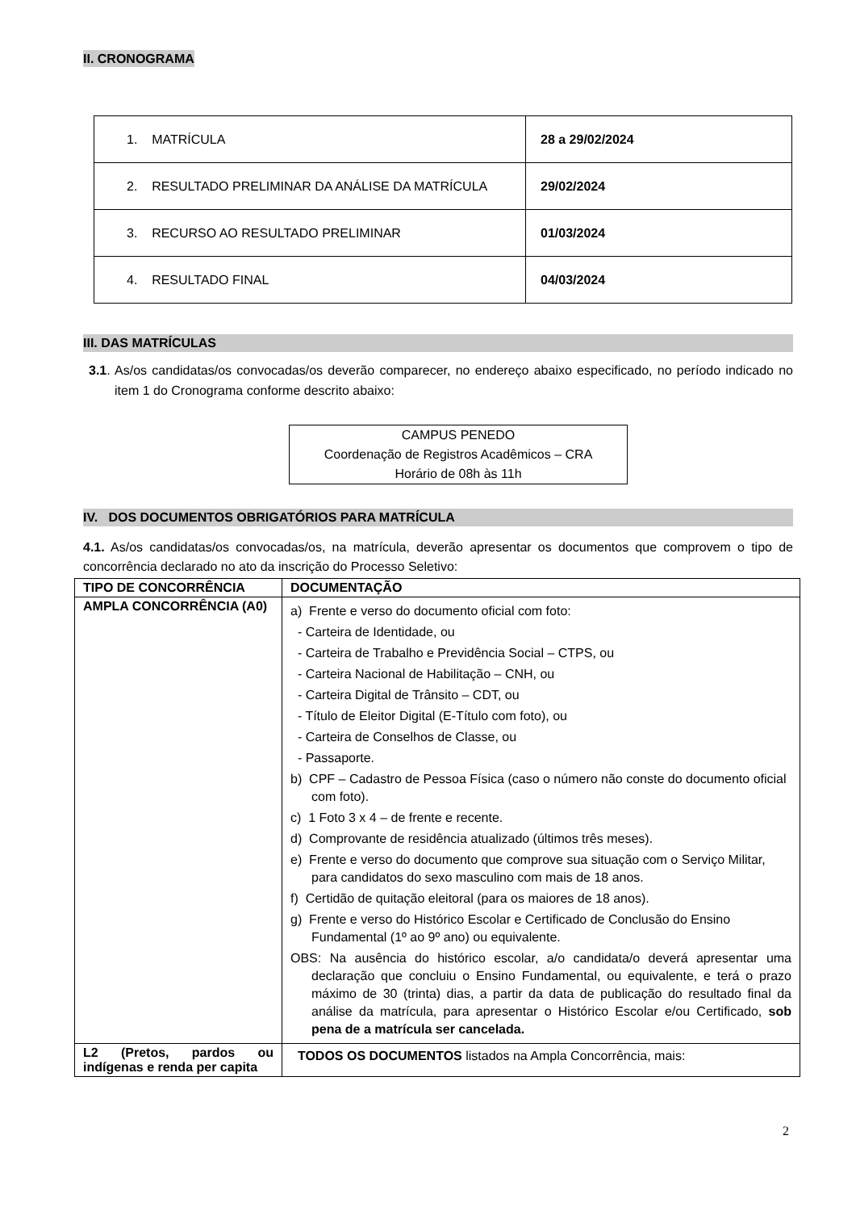II. CRONOGRAMA
| 1. MATRÍCULA | 28 a 29/02/2024 |
| 2. RESULTADO PRELIMINAR DA ANÁLISE DA MATRÍCULA | 29/02/2024 |
| 3. RECURSO AO RESULTADO PRELIMINAR | 01/03/2024 |
| 4. RESULTADO FINAL | 04/03/2024 |
III. DAS MATRÍCULAS
3.1. As/os candidatas/os convocadas/os deverão comparecer, no endereço abaixo especificado, no período indicado no item 1 do Cronograma conforme descrito abaixo:
CAMPUS PENEDO
Coordenação de Registros Acadêmicos – CRA
Horário de 08h às 11h
IV. DOS DOCUMENTOS OBRIGATÓRIOS PARA MATRÍCULA
4.1. As/os candidatas/os convocadas/os, na matrícula, deverão apresentar os documentos que comprovem o tipo de concorrência declarado no ato da inscrição do Processo Seletivo:
| TIPO DE CONCORRÊNCIA | DOCUMENTAÇÃO |
| --- | --- |
| AMPLA CONCORRÊNCIA (A0) | a) Frente e verso do documento oficial com foto: - Carteira de Identidade, ou - Carteira de Trabalho e Previdência Social – CTPS, ou - Carteira Nacional de Habilitação – CNH, ou - Carteira Digital de Trânsito – CDT, ou - Título de Eleitor Digital (E-Título com foto), ou - Carteira de Conselhos de Classe, ou - Passaporte. b) CPF – Cadastro de Pessoa Física (caso o número não conste do documento oficial com foto). c) 1 Foto 3 x 4 – de frente e recente. d) Comprovante de residência atualizado (últimos três meses). e) Frente e verso do documento que comprove sua situação com o Serviço Militar, para candidatos do sexo masculino com mais de 18 anos. f) Certidão de quitação eleitoral (para os maiores de 18 anos). g) Frente e verso do Histórico Escolar e Certificado de Conclusão do Ensino Fundamental (1º ao 9º ano) ou equivalente. OBS: Na ausência do histórico escolar, a/o candidata/o deverá apresentar uma declaração que concluiu o Ensino Fundamental, ou equivalente, e terá o prazo máximo de 30 (trinta) dias, a partir da data de publicação do resultado final da análise da matrícula, para apresentar o Histórico Escolar e/ou Certificado, sob pena de a matrícula ser cancelada. |
| L2 (Pretos, pardos ou indígenas e renda per capita | TODOS OS DOCUMENTOS listados na Ampla Concorrência, mais: |
2